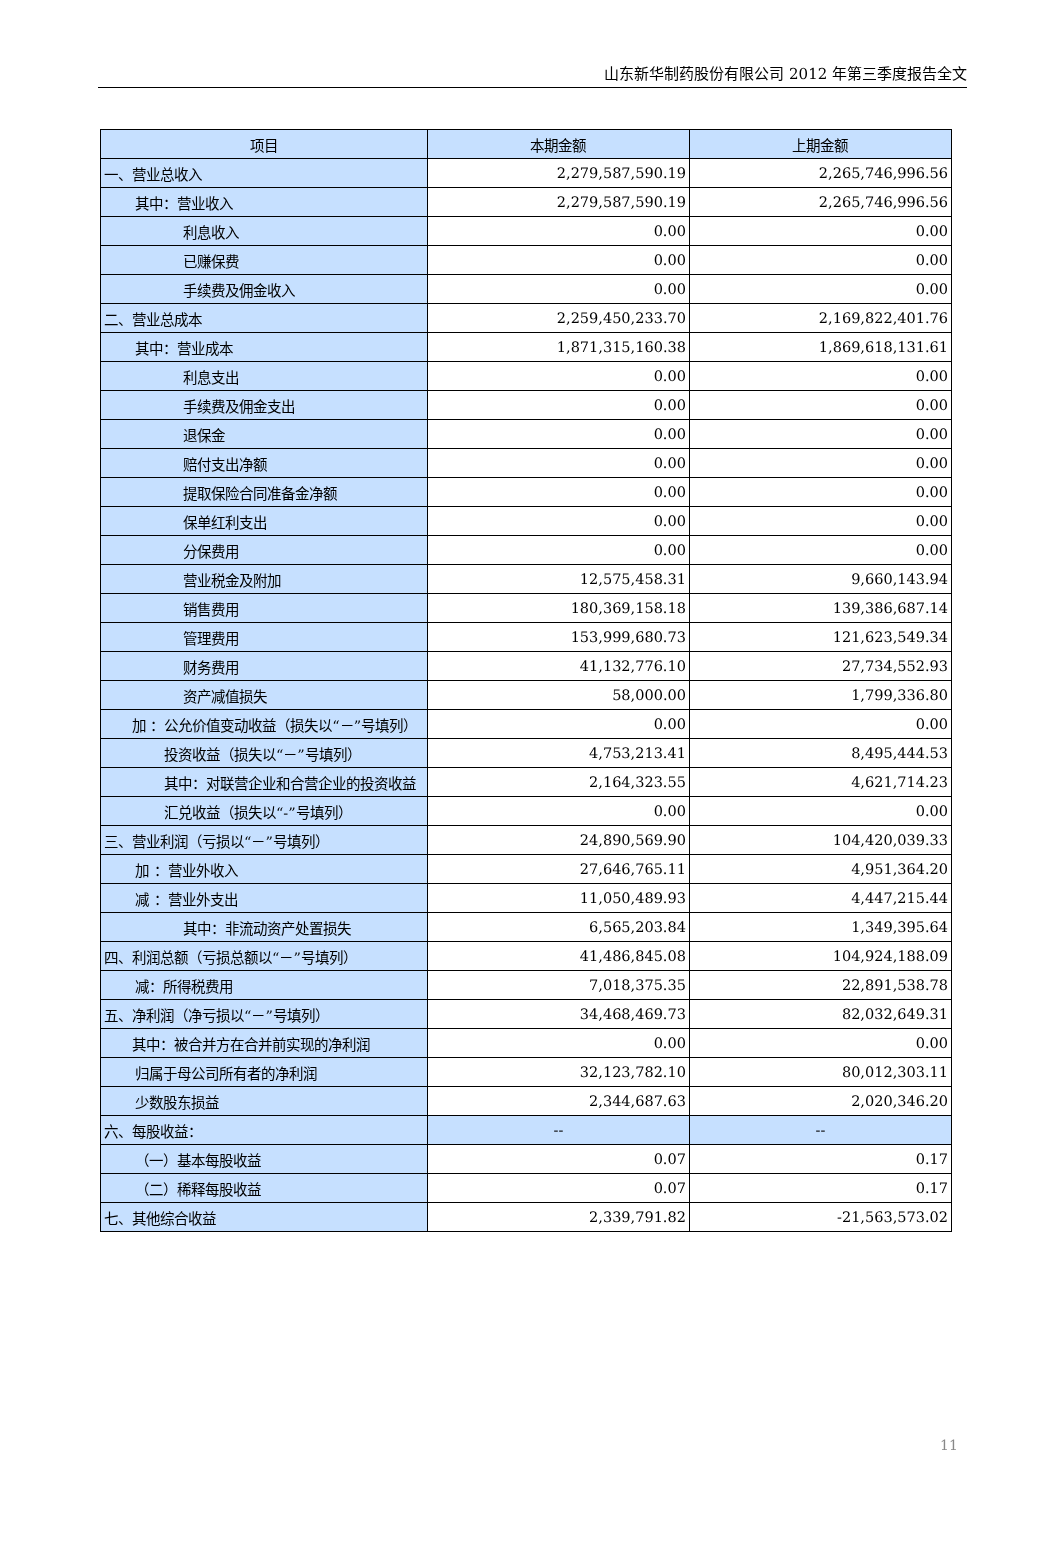山东新华制药股份有限公司 2012 年第三季度报告全文
| 项目 | 本期金额 | 上期金额 |
| --- | --- | --- |
| 一、营业总收入 | 2,279,587,590.19 | 2,265,746,996.56 |
| 其中：营业收入 | 2,279,587,590.19 | 2,265,746,996.56 |
| 利息收入 | 0.00 | 0.00 |
| 已赚保费 | 0.00 | 0.00 |
| 手续费及佣金收入 | 0.00 | 0.00 |
| 二、营业总成本 | 2,259,450,233.70 | 2,169,822,401.76 |
| 其中：营业成本 | 1,871,315,160.38 | 1,869,618,131.61 |
| 利息支出 | 0.00 | 0.00 |
| 手续费及佣金支出 | 0.00 | 0.00 |
| 退保金 | 0.00 | 0.00 |
| 赔付支出净额 | 0.00 | 0.00 |
| 提取保险合同准备金净额 | 0.00 | 0.00 |
| 保单红利支出 | 0.00 | 0.00 |
| 分保费用 | 0.00 | 0.00 |
| 营业税金及附加 | 12,575,458.31 | 9,660,143.94 |
| 销售费用 | 180,369,158.18 | 139,386,687.14 |
| 管理费用 | 153,999,680.73 | 121,623,549.34 |
| 财务费用 | 41,132,776.10 | 27,734,552.93 |
| 资产减值损失 | 58,000.00 | 1,799,336.80 |
| 加 ：公允价值变动收益（损失以“－”号填列） | 0.00 | 0.00 |
| 投资收益（损失以“－”号填列） | 4,753,213.41 | 8,495,444.53 |
| 其中：对联营企业和合营企业的投资收益 | 2,164,323.55 | 4,621,714.23 |
| 汇兑收益（损失以“-”号填列） | 0.00 | 0.00 |
| 三、营业利润（亏损以“－”号填列） | 24,890,569.90 | 104,420,039.33 |
| 加 ：营业外收入 | 27,646,765.11 | 4,951,364.20 |
| 减 ：营业外支出 | 11,050,489.93 | 4,447,215.44 |
| 其中：非流动资产处置损失 | 6,565,203.84 | 1,349,395.64 |
| 四、利润总额（亏损总额以“－”号填列） | 41,486,845.08 | 104,924,188.09 |
| 减：所得税费用 | 7,018,375.35 | 22,891,538.78 |
| 五、净利润（净亏损以“－”号填列） | 34,468,469.73 | 82,032,649.31 |
| 其中：被合并方在合并前实现的净利润 | 0.00 | 0.00 |
| 归属于母公司所有者的净利润 | 32,123,782.10 | 80,012,303.11 |
| 少数股东损益 | 2,344,687.63 | 2,020,346.20 |
| 六、每股收益： | -- | -- |
| （一）基本每股收益 | 0.07 | 0.17 |
| （二）稀释每股收益 | 0.07 | 0.17 |
| 七、其他综合收益 | 2,339,791.82 | -21,563,573.02 |
11